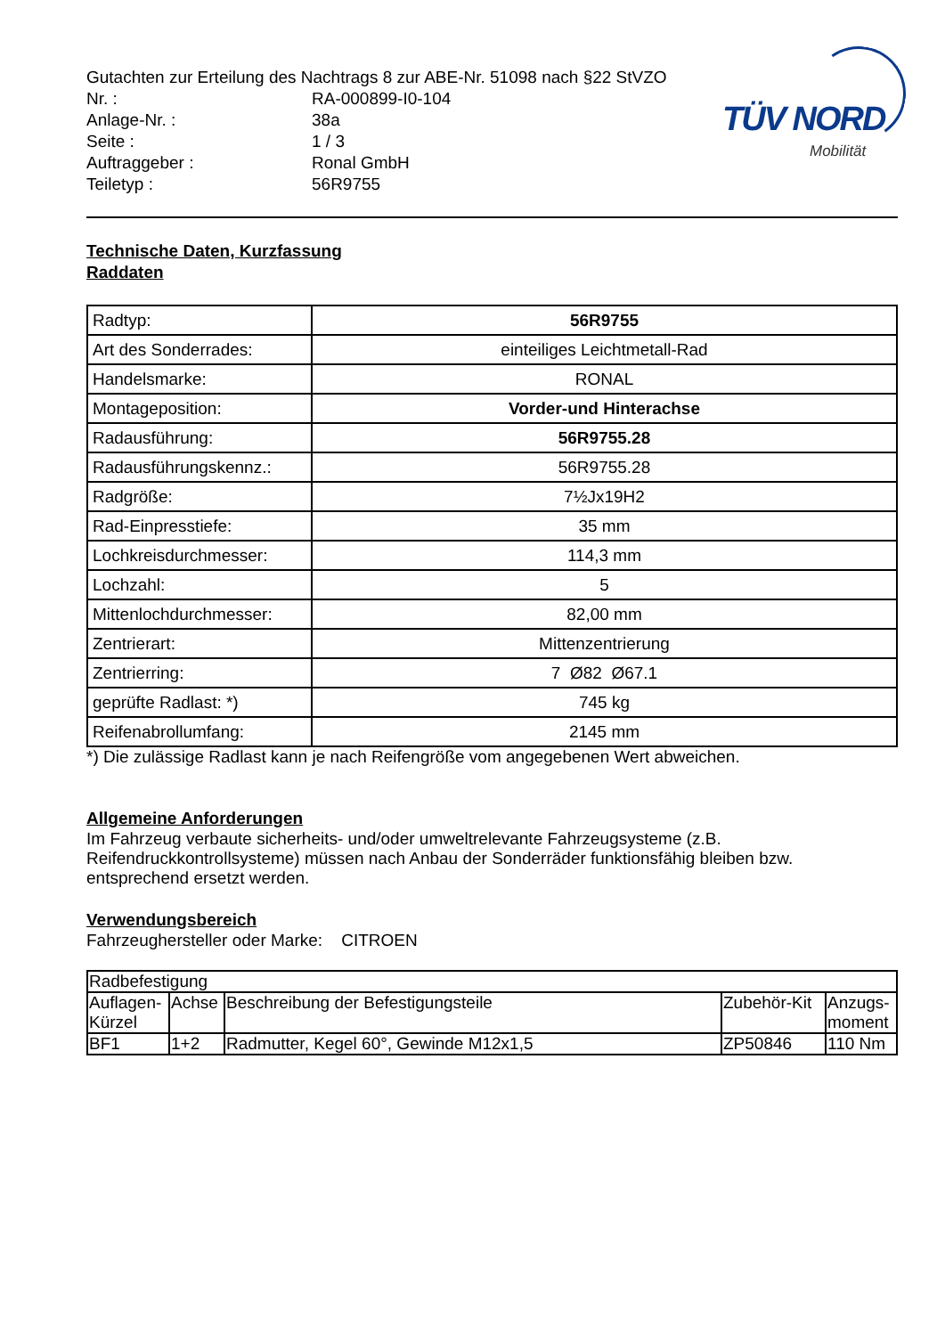TÜV NORD
Mobilität
Gutachten zur Erteilung des Nachtrags 8 zur ABE-Nr. 51098 nach §22 StVZO
Nr. :
RA-000899-I0-104
Anlage-Nr. :
38a
Seite :
1 / 3
Auftraggeber :
Ronal GmbH
Teiletyp :
56R9755
Technische Daten, Kurzfassung
Raddaten
| Radtyp: | 56R9755 |
| Art des Sonderrades: | einteiliges Leichtmetall-Rad |
| Handelsmarke: | RONAL |
| Montageposition: | Vorder-und Hinterachse |
| Radausführung: | 56R9755.28 |
| Radausführungskennz.: | 56R9755.28 |
| Radgröße: | 7½Jx19H2 |
| Rad-Einpresstiefe: | 35 mm |
| Lochkreisdurchmesser: | 114,3 mm |
| Lochzahl: | 5 |
| Mittenlochdurchmesser: | 82,00 mm |
| Zentrierart: | Mittenzentrierung |
| Zentrierring: | 7 Ø82 Ø67.1 |
| geprüfte Radlast: *) | 745 kg |
| Reifenabrollumfang: | 2145 mm |
*) Die zulässige Radlast kann je nach Reifengröße vom angegebenen Wert abweichen.
Allgemeine Anforderungen
Im Fahrzeug verbaute sicherheits- und/oder umweltrelevante Fahrzeugsysteme (z.B. Reifendruckkontrollsysteme) müssen nach Anbau der Sonderräder funktionsfähig bleiben bzw. entsprechend ersetzt werden.
Verwendungsbereich
Fahrzeughersteller oder Marke: CITROEN
| Radbefestigung | | | | |
| Auflagen-Kürzel | Achse | Beschreibung der Befestigungsteile | Zubehör-Kit | Anzugs-moment |
| BF1 | 1+2 | Radmutter, Kegel 60°, Gewinde M12x1,5 | ZP50846 | 110 Nm |